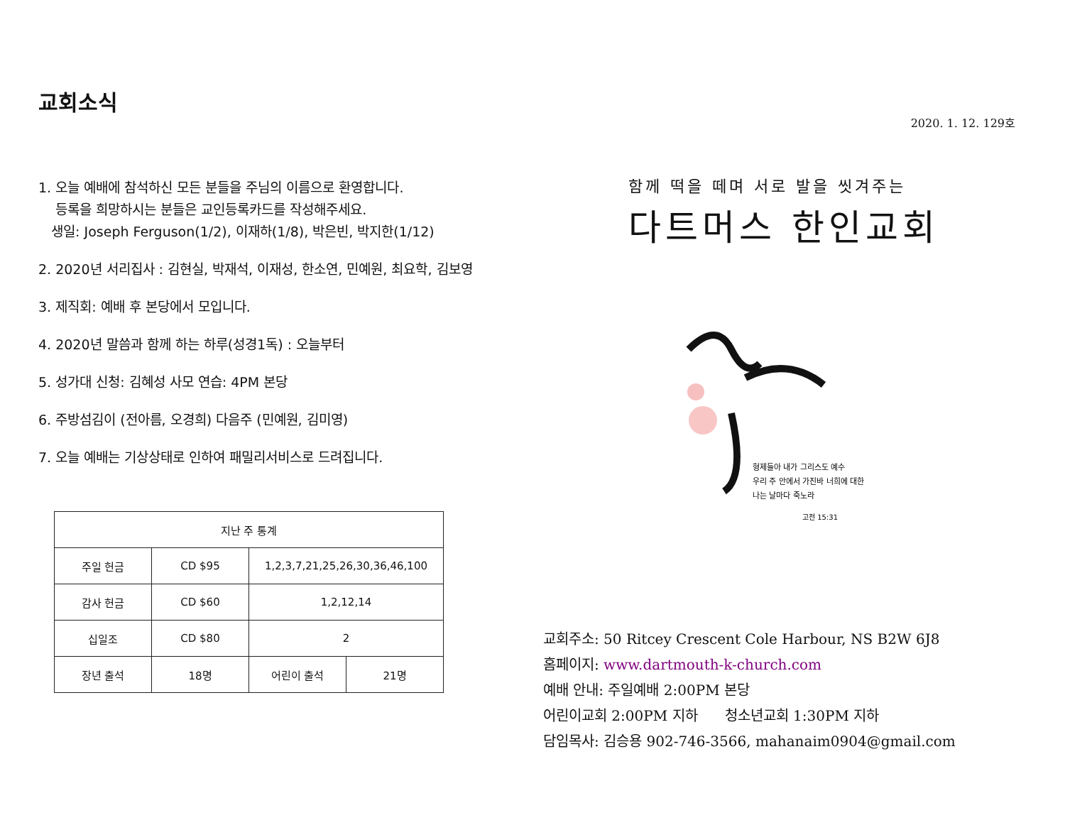교회소식
1. 오늘 예배에 참석하신 모든 분들을 주님의 이름으로 환영합니다.
등록을 희망하시는 분들은 교인등록카드를 작성해주세요.
생일: Joseph Ferguson(1/2), 이재하(1/8), 박은빈, 박지한(1/12)
2. 2020년 서리집사 : 김현실, 박재석, 이재성, 한소연, 민예원, 최요학, 김보영
3. 제직회: 예배 후 본당에서 모입니다.
4. 2020년 말씀과 함께 하는 하루(성경1독) : 오늘부터
5. 성가대 신청: 김혜성 사모 연습: 4PM 본당
6. 주방섬김이 (전아름, 오경희) 다음주 (민예원, 김미영)
7. 오늘 예배는 기상상태로 인하여 패밀리서비스로 드려집니다.
| 지난 주 통계 | | | |
| --- | --- | --- | --- |
| 주일 헌금 | CD $95 | 1,2,3,7,21,25,26,30,36,46,100 | |
| 감사 헌금 | CD $60 | 1,2,12,14 | |
| 십일조 | CD $80 | 2 | |
| 장년 출석 | 18명 | 어린이 출석 | 21명 |
2020. 1. 12. 129호
함께 떡을 떼며 서로 발을 씻겨주는
다트머스 한인교회
형제들아 내가 그리스도 예수
우리 주 안에서 가진바 너희에 대한
나는 날마다 죽노라
고전 15:31
교회주소: 50 Ritcey Crescent Cole Harbour, NS B2W 6J8
홈페이지: www.dartmouth-k-church.com
예배 안내: 주일예배 2:00PM 본당
어린이교회 2:00PM 지하 청소년교회 1:30PM 지하
담임목사: 김승용 902-746-3566, mahanaim0904@gmail.com